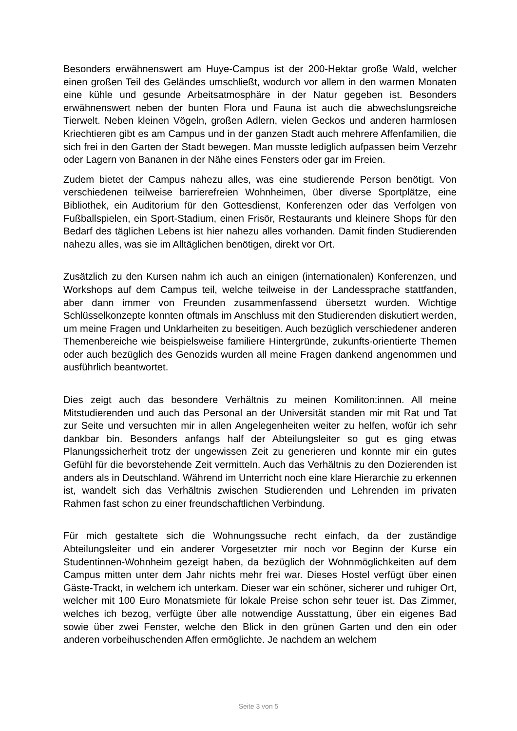Besonders erwähnenswert am Huye-Campus ist der 200-Hektar große Wald, welcher einen großen Teil des Geländes umschließt, wodurch vor allem in den warmen Monaten eine kühle und gesunde Arbeitsatmosphäre in der Natur gegeben ist. Besonders erwähnenswert neben der bunten Flora und Fauna ist auch die abwechslungsreiche Tierwelt. Neben kleinen Vögeln, großen Adlern, vielen Geckos und anderen harmlosen Kriechtieren gibt es am Campus und in der ganzen Stadt auch mehrere Affenfamilien, die sich frei in den Garten der Stadt bewegen. Man musste lediglich aufpassen beim Verzehr oder Lagern von Bananen in der Nähe eines Fensters oder gar im Freien.
Zudem bietet der Campus nahezu alles, was eine studierende Person benötigt. Von verschiedenen teilweise barrierefreien Wohnheimen, über diverse Sportplätze, eine Bibliothek, ein Auditorium für den Gottesdienst, Konferenzen oder das Verfolgen von Fußballspielen, ein Sport-Stadium, einen Frisör, Restaurants und kleinere Shops für den Bedarf des täglichen Lebens ist hier nahezu alles vorhanden. Damit finden Studierenden nahezu alles, was sie im Alltäglichen benötigen, direkt vor Ort.
Zusätzlich zu den Kursen nahm ich auch an einigen (internationalen) Konferenzen, und Workshops auf dem Campus teil, welche teilweise in der Landessprache stattfanden, aber dann immer von Freunden zusammenfassend übersetzt wurden. Wichtige Schlüsselkonzepte konnten oftmals im Anschluss mit den Studierenden diskutiert werden, um meine Fragen und Unklarheiten zu beseitigen. Auch bezüglich verschiedener anderen Themenbereiche wie beispielsweise familiere Hintergründe, zukunfts-orientierte Themen oder auch bezüglich des Genozids wurden all meine Fragen dankend angenommen und ausführlich beantwortet.
Dies zeigt auch das besondere Verhältnis zu meinen Komiliton:innen. All meine Mitstudierenden und auch das Personal an der Universität standen mir mit Rat und Tat zur Seite und versuchten mir in allen Angelegenheiten weiter zu helfen, wofür ich sehr dankbar bin. Besonders anfangs half der Abteilungsleiter so gut es ging etwas Planungssicherheit trotz der ungewissen Zeit zu generieren und konnte mir ein gutes Gefühl für die bevorstehende Zeit vermitteln. Auch das Verhältnis zu den Dozierenden ist anders als in Deutschland. Während im Unterricht noch eine klare Hierarchie zu erkennen ist, wandelt sich das Verhältnis zwischen Studierenden und Lehrenden im privaten Rahmen fast schon zu einer freundschaftlichen Verbindung.
Für mich gestaltete sich die Wohnungssuche recht einfach, da der zuständige Abteilungsleiter und ein anderer Vorgesetzter mir noch vor Beginn der Kurse ein Studentinnen-Wohnheim gezeigt haben, da bezüglich der Wohnmöglichkeiten auf dem Campus mitten unter dem Jahr nichts mehr frei war. Dieses Hostel verfügt über einen Gäste-Trackt, in welchem ich unterkam. Dieser war ein schöner, sicherer und ruhiger Ort, welcher mit 100 Euro Monatsmiete für lokale Preise schon sehr teuer ist. Das Zimmer, welches ich bezog, verfügte über alle notwendige Ausstattung, über ein eigenes Bad sowie über zwei Fenster, welche den Blick in den grünen Garten und den ein oder anderen vorbeihuschenden Affen ermöglichte. Je nachdem an welchem
Seite 3 von 5